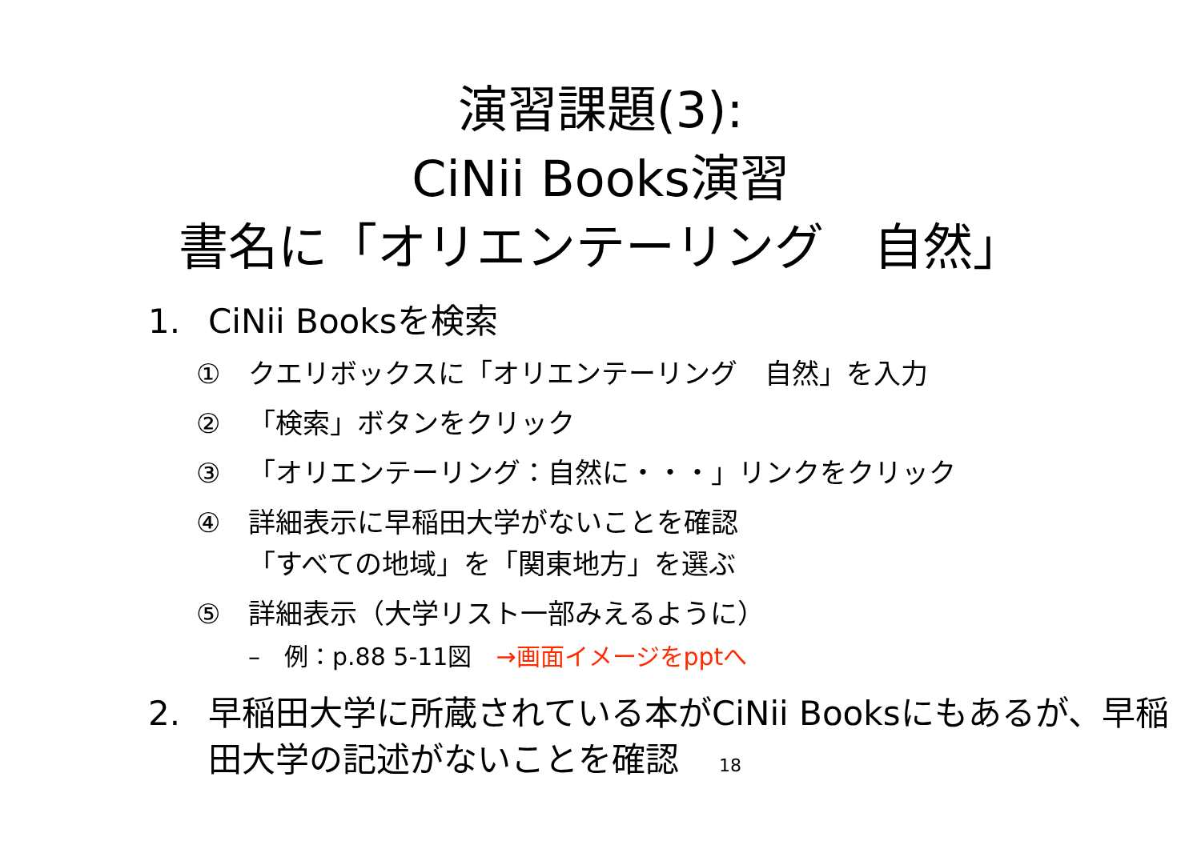演習課題(3):
CiNii Books演習
書名に「オリエンテーリング　自然」
1. CiNii Booksを検索
① クエリボックスに「オリエンテーリング　自然」を入力
② 「検索」ボタンをクリック
③ 「オリエンテーリング：自然に・・・」リンクをクリック
④ 詳細表示に早稲田大学がないことを確認
「すべての地域」を「関東地方」を選ぶ
⑤ 詳細表示（大学リスト一部みえるように）
–　例：p.88 5-11図　→画面イメージをpptへ
2. 早稲田大学に所蔵されている本がCiNii Booksにもあるが、早稲田大学の記述がないことを確認 18